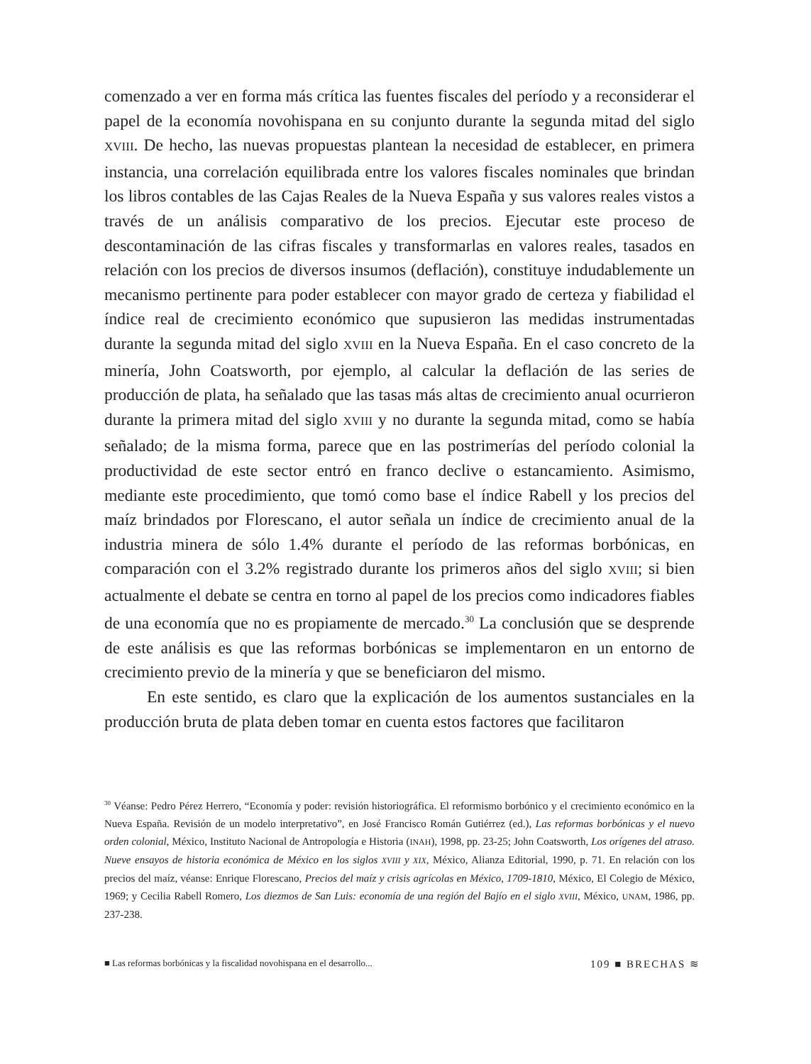comenzado a ver en forma más crítica las fuentes fiscales del período y a reconsiderar el papel de la economía novohispana en su conjunto durante la segunda mitad del siglo XVIII. De hecho, las nuevas propuestas plantean la necesidad de establecer, en primera instancia, una correlación equilibrada entre los valores fiscales nominales que brindan los libros contables de las Cajas Reales de la Nueva España y sus valores reales vistos a través de un análisis comparativo de los precios. Ejecutar este proceso de descontaminación de las cifras fiscales y transformarlas en valores reales, tasados en relación con los precios de diversos insumos (deflación), constituye indudablemente un mecanismo pertinente para poder establecer con mayor grado de certeza y fiabilidad el índice real de crecimiento económico que supusieron las medidas instrumentadas durante la segunda mitad del siglo XVIII en la Nueva España. En el caso concreto de la minería, John Coatsworth, por ejemplo, al calcular la deflación de las series de producción de plata, ha señalado que las tasas más altas de crecimiento anual ocurrieron durante la primera mitad del siglo XVIII y no durante la segunda mitad, como se había señalado; de la misma forma, parece que en las postrimerías del período colonial la productividad de este sector entró en franco declive o estancamiento. Asimismo, mediante este procedimiento, que tomó como base el índice Rabell y los precios del maíz brindados por Florescano, el autor señala un índice de crecimiento anual de la industria minera de sólo 1.4% durante el período de las reformas borbónicas, en comparación con el 3.2% registrado durante los primeros años del siglo XVIII; si bien actualmente el debate se centra en torno al papel de los precios como indicadores fiables de una economía que no es propiamente de mercado.<sup>30</sup> La conclusión que se desprende de este análisis es que las reformas borbónicas se implementaron en un entorno de crecimiento previo de la minería y que se beneficiaron del mismo.
En este sentido, es claro que la explicación de los aumentos sustanciales en la producción bruta de plata deben tomar en cuenta estos factores que facilitaron
<sup>30</sup> Véanse: Pedro Pérez Herrero, “Economía y poder: revisión historiográfica. El reformismo borbónico y el crecimiento económico en la Nueva España. Revisión de un modelo interpretativo”, en José Francisco Román Gutiérrez (ed.), Las reformas borbónicas y el nuevo orden colonial, México, Instituto Nacional de Antropología e Historia (INAH), 1998, pp. 23-25; John Coatsworth, Los orígenes del atraso. Nueve ensayos de historia económica de México en los siglos XVIII y XIX, México, Alianza Editorial, 1990, p. 71. En relación con los precios del maíz, véanse: Enrique Florescano, Precios del maíz y crisis agrícolas en México, 1709-1810, México, El Colegio de México, 1969; y Cecilia Rabell Romero, Los diezmos de San Luis: economía de una región del Bajío en el siglo XVIII, México, UNAM, 1986, pp. 237-238.
■ Las reformas borbónicas y la fiscalidad novohispana en el desarrollo... 109 ■ BRECHAS ≋